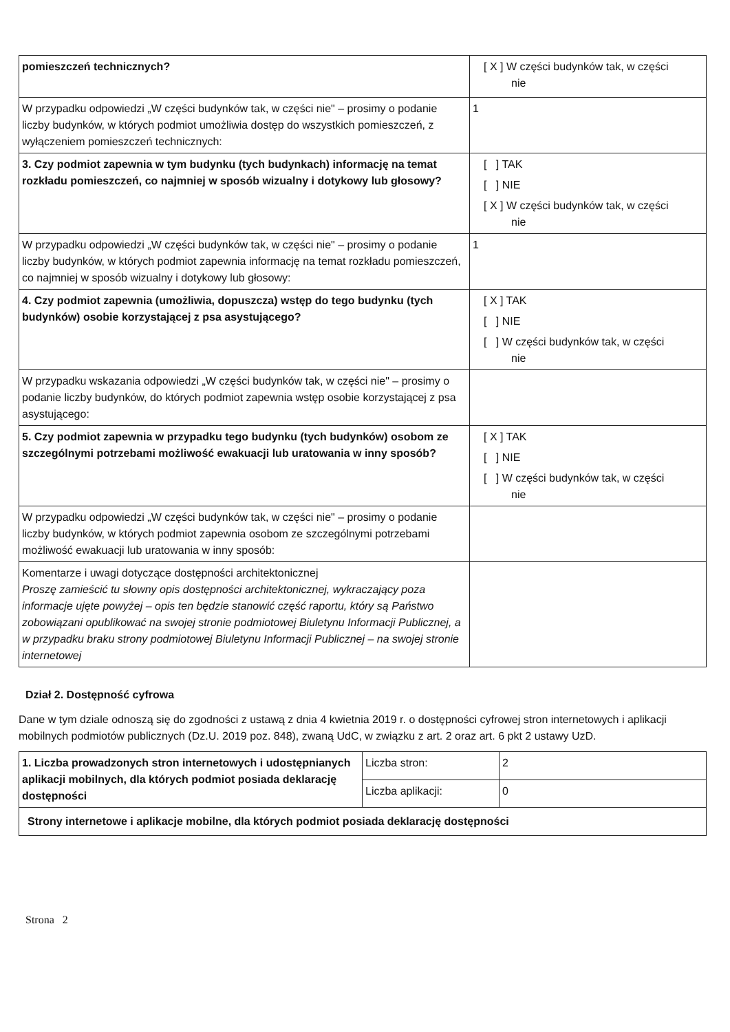| pomieszczeń technicznych? | [ X ] W części budynków tak, w części nie |
| W przypadku odpowiedzi „W części budynków tak, w części nie" – prosimy o podanie liczby budynków, w których podmiot umożliwia dostęp do wszystkich pomieszczeń, z wyłączeniem pomieszczeń technicznych: | 1 |
| 3. Czy podmiot zapewnia w tym budynku (tych budynkach) informację na temat rozkładu pomieszczeń, co najmniej w sposób wizualny i dotykowy lub głosowy? | [ ] TAK [ ] NIE [ X ] W części budynków tak, w części nie |
| W przypadku odpowiedzi „W części budynków tak, w części nie" – prosimy o podanie liczby budynków, w których podmiot zapewnia informację na temat rozkładu pomieszczeń, co najmniej w sposób wizualny i dotykowy lub głosowy: | 1 |
| 4. Czy podmiot zapewnia (umożliwia, dopuszcza) wstęp do tego budynku (tych budynków) osobie korzystającej z psa asystującego? | [ X ] TAK [ ] NIE [ ] W części budynków tak, w części nie |
| W przypadku wskazania odpowiedzi „W części budynków tak, w części nie" – prosimy o podanie liczby budynków, do których podmiot zapewnia wstęp osobie korzystającej z psa asystującego: | |
| 5. Czy podmiot zapewnia w przypadku tego budynku (tych budynków) osobom ze szczególnymi potrzebami możliwość ewakuacji lub uratowania w inny sposób? | [ X ] TAK [ ] NIE [ ] W części budynków tak, w części nie |
| W przypadku odpowiedzi „W części budynków tak, w części nie" – prosimy o podanie liczby budynków, w których podmiot zapewnia osobom ze szczególnymi potrzebami możliwość ewakuacji lub uratowania w inny sposób: | |
| Komentarze i uwagi dotyczące dostępności architektonicznej Proszę zamieścić tu słowny opis dostępności architektonicznej, wykraczający poza informacje ujęte powyżej – opis ten będzie stanowić część raportu, który są Państwo zobowiązani opublikować na swojej stronie podmiotowej Biuletynu Informacji Publicznej, a w przypadku braku strony podmiotowej Biuletynu Informacji Publicznej – na swojej stronie internetowej | |
Dział 2. Dostępność cyfrowa
Dane w tym dziale odnoszą się do zgodności z ustawą z dnia 4 kwietnia 2019 r. o dostępności cyfrowej stron internetowych i aplikacji mobilnych podmiotów publicznych (Dz.U. 2019 poz. 848), zwaną UdC, w związku z art. 2 oraz art. 6 pkt 2 ustawy UzD.
| 1. Liczba prowadzonych stron internetowych i udostępnianych aplikacji mobilnych, dla których podmiot posiada deklarację dostępności | Liczba stron: | 2 |
| | Liczba aplikacji: | 0 |
| Strony internetowe i aplikacje mobilne, dla których podmiot posiada deklarację dostępności | | |
Strona 2